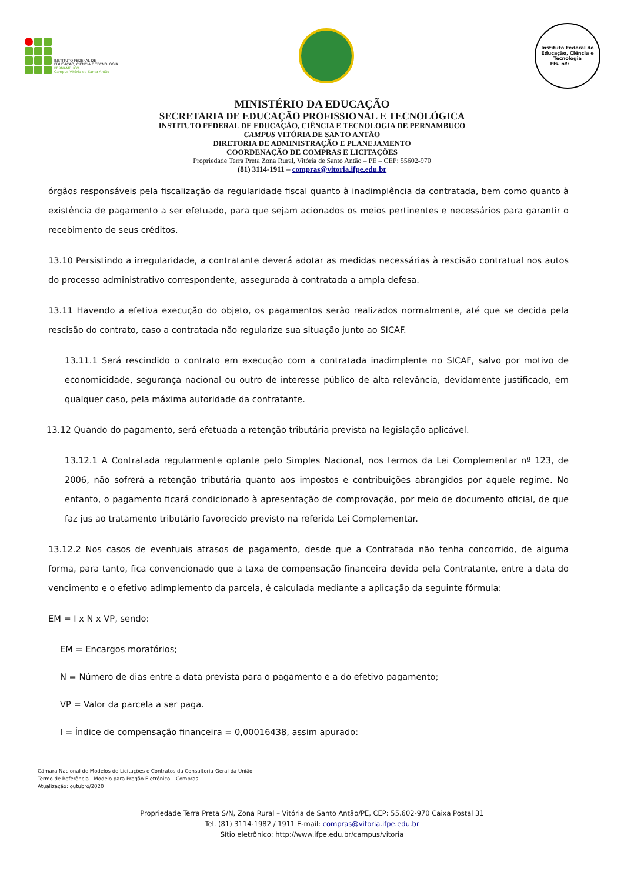INSTITUTO FEDERAL DE
EDUCAÇÃO, CIÊNCIA E TECNOLOGIA
PERNAMBUCO
Campus Vitória de Santo Antão
Instituto Federal de Educação, Ciência e Tecnologia
Fls. nº: ______
MINISTÉRIO DA EDUCAÇÃO
SECRETARIA DE EDUCAÇÃO PROFISSIONAL E TECNOLÓGICA
INSTITUTO FEDERAL DE EDUCAÇÃO, CIÊNCIA E TECNOLOGIA DE PERNAMBUCO
CAMPUS VITÓRIA DE SANTO ANTÃO
DIRETORIA DE ADMINISTRAÇÃO E PLANEJAMENTO
COORDENAÇÃO DE COMPRAS E LICITAÇÕES
Propriedade Terra Preta Zona Rural, Vitória de Santo Antão – PE – CEP: 55602-970
(81) 3114-1911 – compras@vitoria.ifpe.edu.br
órgãos responsáveis pela fiscalização da regularidade fiscal quanto à inadimplência da contratada, bem como quanto à existência de pagamento a ser efetuado, para que sejam acionados os meios pertinentes e necessários para garantir o recebimento de seus créditos.
13.10 Persistindo a irregularidade, a contratante deverá adotar as medidas necessárias à rescisão contratual nos autos do processo administrativo correspondente, assegurada à contratada a ampla defesa.
13.11 Havendo a efetiva execução do objeto, os pagamentos serão realizados normalmente, até que se decida pela rescisão do contrato, caso a contratada não regularize sua situação junto ao SICAF.
13.11.1 Será rescindido o contrato em execução com a contratada inadimplente no SICAF, salvo por motivo de economicidade, segurança nacional ou outro de interesse público de alta relevância, devidamente justificado, em qualquer caso, pela máxima autoridade da contratante.
13.12 Quando do pagamento, será efetuada a retenção tributária prevista na legislação aplicável.
13.12.1 A Contratada regularmente optante pelo Simples Nacional, nos termos da Lei Complementar nº 123, de 2006, não sofrerá a retenção tributária quanto aos impostos e contribuições abrangidos por aquele regime. No entanto, o pagamento ficará condicionado à apresentação de comprovação, por meio de documento oficial, de que faz jus ao tratamento tributário favorecido previsto na referida Lei Complementar.
13.12.2 Nos casos de eventuais atrasos de pagamento, desde que a Contratada não tenha concorrido, de alguma forma, para tanto, fica convencionado que a taxa de compensação financeira devida pela Contratante, entre a data do vencimento e o efetivo adimplemento da parcela, é calculada mediante a aplicação da seguinte fórmula:
EM = I x N x VP, sendo:
EM = Encargos moratórios;
N = Número de dias entre a data prevista para o pagamento e a do efetivo pagamento;
VP = Valor da parcela a ser paga.
I = Índice de compensação financeira = 0,00016438, assim apurado:
Câmara Nacional de Modelos de Licitações e Contratos da Consultoria-Geral da União
Termo de Referência - Modelo para Pregão Eletrônico – Compras
Atualização: outubro/2020
Propriedade Terra Preta S/N, Zona Rural – Vitória de Santo Antão/PE, CEP: 55.602-970 Caixa Postal 31
Tel. (81) 3114-1982 / 1911 E-mail: compras@vitoria.ifpe.edu.br
Sítio eletrônico: http://www.ifpe.edu.br/campus/vitoria